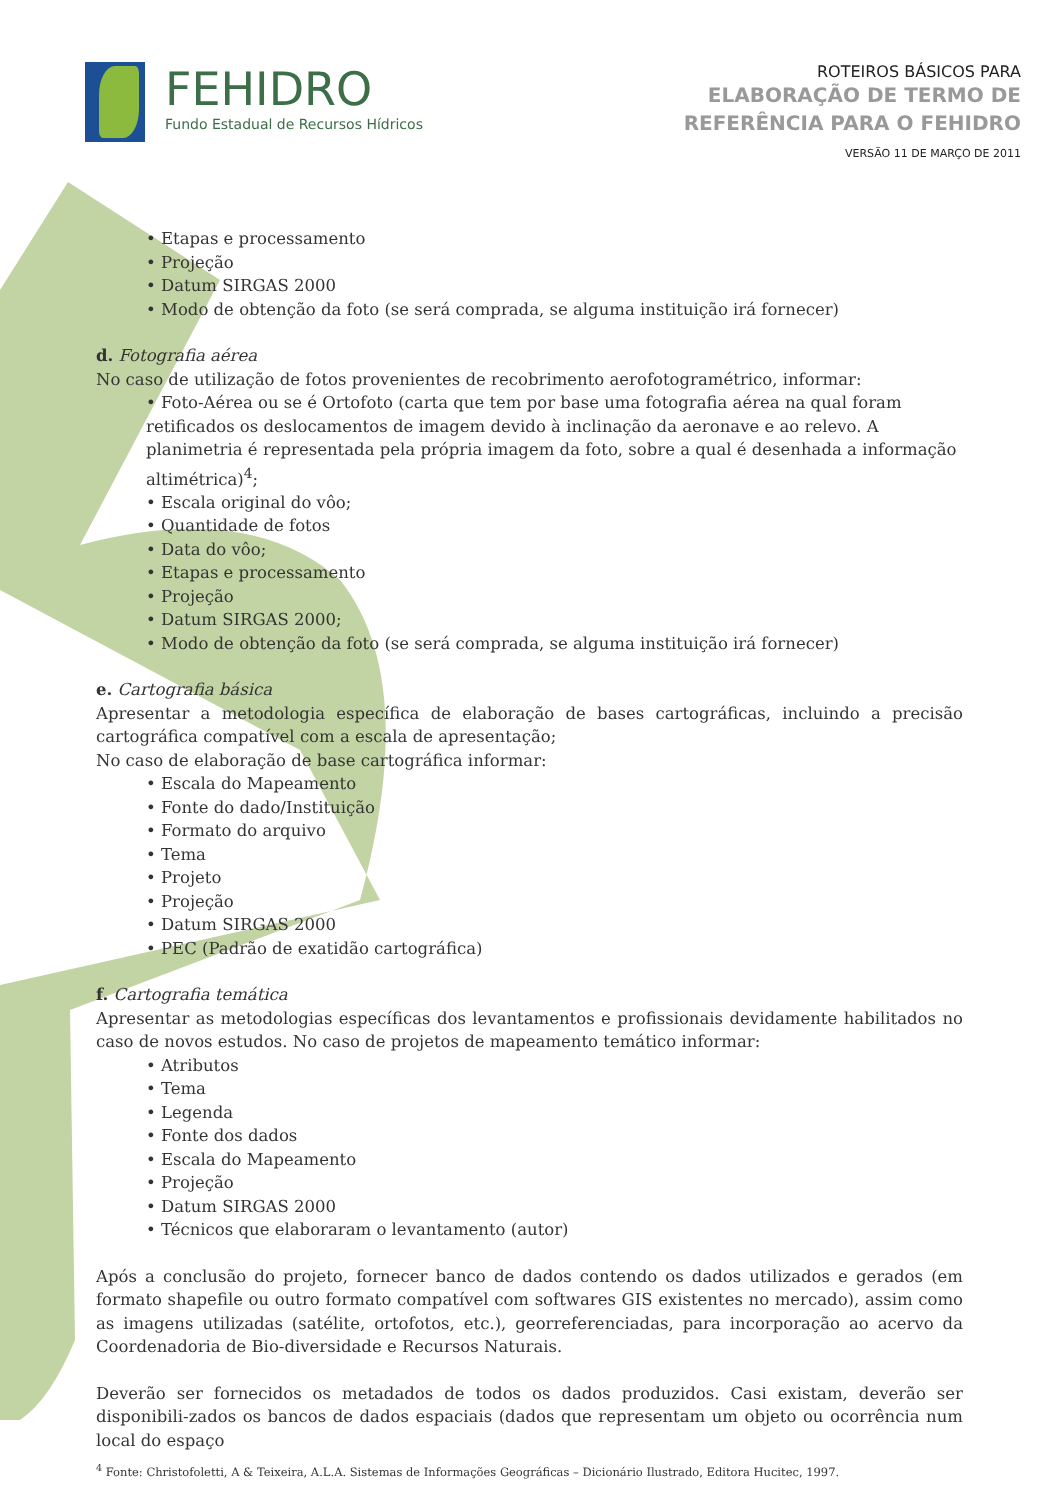FEHIDRO
Fundo Estadual de Recursos Hídricos
ROTEIROS BÁSICOS PARA
ELABORAÇÃO DE TERMO DE
REFERÊNCIA PARA O FEHIDRO
VERSÃO 11 DE MARÇO DE 2011
Etapas e processamento
Projeção
Datum SIRGAS 2000
Modo de obtenção da foto (se será comprada, se alguma instituição irá fornecer)
d. Fotografia aérea
No caso de utilização de fotos provenientes de recobrimento aerofotogramétrico, informar:
Foto-Aérea ou se é Ortofoto (carta que tem por base uma fotografia aérea na qual foram retificados os deslocamentos de imagem devido à inclinação da aeronave e ao relevo. A planimetria é representada pela própria imagem da foto, sobre a qual é desenhada a informação altimétrica)<sup>4</sup>;
Escala original do vôo;
Quantidade de fotos
Data do vôo;
Etapas e processamento
Projeção
Datum SIRGAS 2000;
Modo de obtenção da foto (se será comprada, se alguma instituição irá fornecer)
e. Cartografia básica
Apresentar a metodologia específica de elaboração de bases cartográficas, incluindo a precisão cartográfica compatível com a escala de apresentação;
No caso de elaboração de base cartográfica informar:
Escala do Mapeamento
Fonte do dado/Instituição
Formato do arquivo
Tema
Projeto
Projeção
Datum SIRGAS 2000
PEC (Padrão de exatidão cartográfica)
f. Cartografia temática
Apresentar as metodologias específicas dos levantamentos e profissionais devidamente habilitados no caso de novos estudos. No caso de projetos de mapeamento temático informar:
Atributos
Tema
Legenda
Fonte dos dados
Escala do Mapeamento
Projeção
Datum SIRGAS 2000
Técnicos que elaboraram o levantamento (autor)
Após a conclusão do projeto, fornecer banco de dados contendo os dados utilizados e gerados (em formato shapefile ou outro formato compatível com softwares GIS existentes no mercado), assim como as imagens utilizadas (satélite, ortofotos, etc.), georreferenciadas, para incorporação ao acervo da Coordenadoria de Bio-diversidade e Recursos Naturais.
Deverão ser fornecidos os metadados de todos os dados produzidos. Casi existam, deverão ser disponibili-zados os bancos de dados espaciais (dados que representam um objeto ou ocorrência num local do espaço
<sup>4</sup> Fonte: Christofoletti, A & Teixeira, A.L.A. Sistemas de Informações Geográficas – Dicionário Ilustrado, Editora Hucitec, 1997.